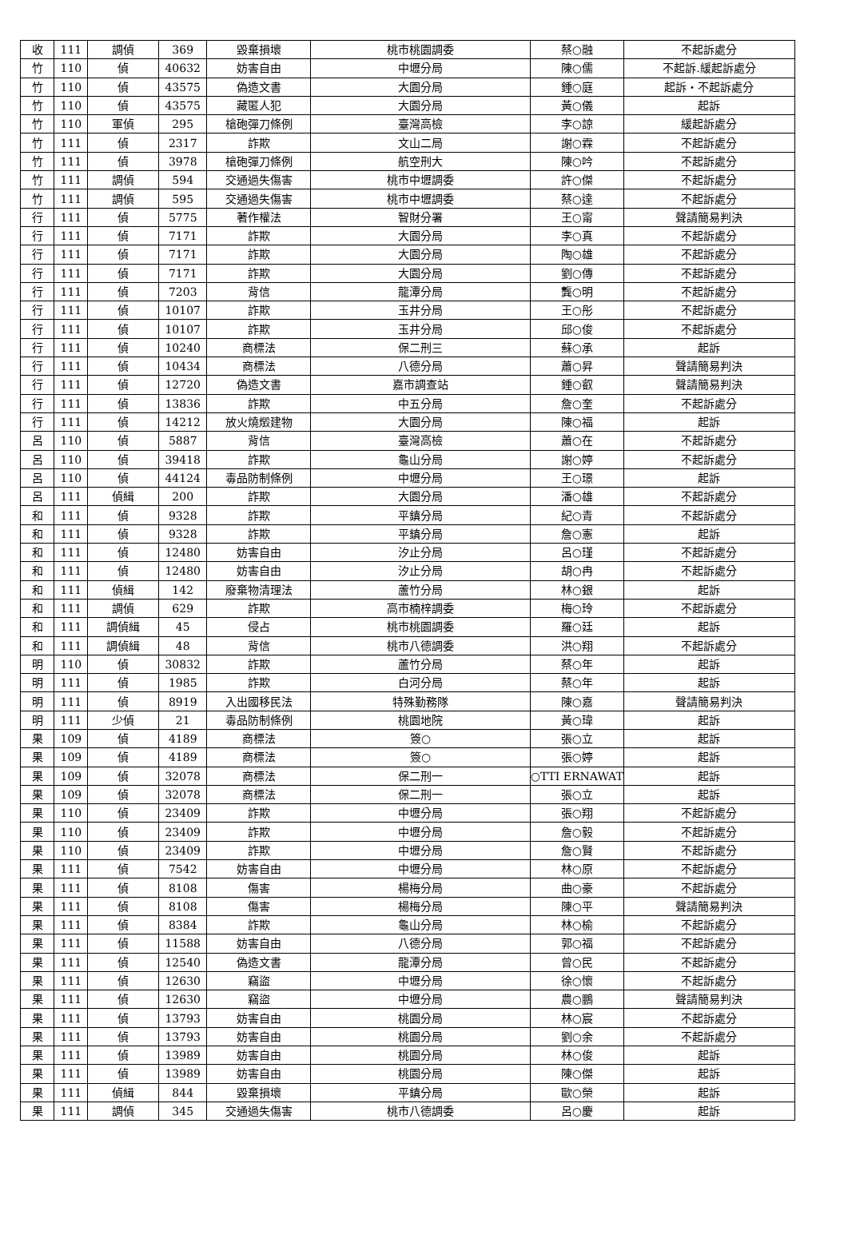| 收 | 111 | 調偵 | 369 | 毀棄損壞 | 桃市桃園調委 | 蔡○融 | 不起訴處分 |
| 竹 | 110 | 偵 | 40632 | 妨害自由 | 中壢分局 | 陳○儒 | 不起訴.緩起訴處分 |
| 竹 | 110 | 偵 | 43575 | 偽造文書 | 大園分局 | 鍾○庭 | 起訴・不起訴處分 |
| 竹 | 110 | 偵 | 43575 | 藏匿人犯 | 大園分局 | 黃○儀 | 起訴 |
| 竹 | 110 | 軍偵 | 295 | 槍砲彈刀條例 | 臺灣高檢 | 李○諒 | 緩起訴處分 |
| 竹 | 111 | 偵 | 2317 | 詐欺 | 文山二局 | 謝○霖 | 不起訴處分 |
| 竹 | 111 | 偵 | 3978 | 槍砲彈刀條例 | 航空刑大 | 陳○吟 | 不起訴處分 |
| 竹 | 111 | 調偵 | 594 | 交通過失傷害 | 桃市中壢調委 | 許○傑 | 不起訴處分 |
| 竹 | 111 | 調偵 | 595 | 交通過失傷害 | 桃市中壢調委 | 蔡○達 | 不起訴處分 |
| 行 | 111 | 偵 | 5775 | 著作權法 | 智財分署 | 王○甯 | 聲請簡易判決 |
| 行 | 111 | 偵 | 7171 | 詐欺 | 大園分局 | 李○真 | 不起訴處分 |
| 行 | 111 | 偵 | 7171 | 詐欺 | 大園分局 | 陶○雄 | 不起訴處分 |
| 行 | 111 | 偵 | 7171 | 詐欺 | 大園分局 | 劉○傳 | 不起訴處分 |
| 行 | 111 | 偵 | 7203 | 背信 | 龍潭分局 | 龔○明 | 不起訴處分 |
| 行 | 111 | 偵 | 10107 | 詐欺 | 玉井分局 | 王○彤 | 不起訴處分 |
| 行 | 111 | 偵 | 10107 | 詐欺 | 玉井分局 | 邱○俊 | 不起訴處分 |
| 行 | 111 | 偵 | 10240 | 商標法 | 保二刑三 | 蘇○承 | 起訴 |
| 行 | 111 | 偵 | 10434 | 商標法 | 八德分局 | 蕭○昇 | 聲請簡易判決 |
| 行 | 111 | 偵 | 12720 | 偽造文書 | 嘉市調查站 | 鍾○叡 | 聲請簡易判決 |
| 行 | 111 | 偵 | 13836 | 詐欺 | 中五分局 | 詹○奎 | 不起訴處分 |
| 行 | 111 | 偵 | 14212 | 放火燒燬建物 | 大園分局 | 陳○福 | 起訴 |
| 呂 | 110 | 偵 | 5887 | 背信 | 臺灣高檢 | 蕭○在 | 不起訴處分 |
| 呂 | 110 | 偵 | 39418 | 詐欺 | 龜山分局 | 謝○婷 | 不起訴處分 |
| 呂 | 110 | 偵 | 44124 | 毒品防制條例 | 中壢分局 | 王○璟 | 起訴 |
| 呂 | 111 | 偵緝 | 200 | 詐欺 | 大園分局 | 潘○雄 | 不起訴處分 |
| 和 | 111 | 偵 | 9328 | 詐欺 | 平鎮分局 | 紀○青 | 不起訴處分 |
| 和 | 111 | 偵 | 9328 | 詐欺 | 平鎮分局 | 詹○憲 | 起訴 |
| 和 | 111 | 偵 | 12480 | 妨害自由 | 汐止分局 | 呂○瑾 | 不起訴處分 |
| 和 | 111 | 偵 | 12480 | 妨害自由 | 汐止分局 | 胡○冉 | 不起訴處分 |
| 和 | 111 | 偵緝 | 142 | 廢棄物清理法 | 蘆竹分局 | 林○銀 | 起訴 |
| 和 | 111 | 調偵 | 629 | 詐欺 | 高市楠梓調委 | 梅○玲 | 不起訴處分 |
| 和 | 111 | 調偵緝 | 45 | 侵占 | 桃市桃園調委 | 羅○廷 | 起訴 |
| 和 | 111 | 調偵緝 | 48 | 背信 | 桃市八德調委 | 洪○翔 | 不起訴處分 |
| 明 | 110 | 偵 | 30832 | 詐欺 | 蘆竹分局 | 蔡○年 | 起訴 |
| 明 | 111 | 偵 | 1985 | 詐欺 | 白河分局 | 蔡○年 | 起訴 |
| 明 | 111 | 偵 | 8919 | 入出國移民法 | 特殊勤務隊 | 陳○嘉 | 聲請簡易判決 |
| 明 | 111 | 少偵 | 21 | 毒品防制條例 | 桃園地院 | 黃○瑋 | 起訴 |
| 果 | 109 | 偵 | 4189 | 商標法 | 簽○ | 張○立 | 起訴 |
| 果 | 109 | 偵 | 4189 | 商標法 | 簽○ | 張○婷 | 起訴 |
| 果 | 109 | 偵 | 32078 | 商標法 | 保二刑一 | ○TTI ERNAWAT | 起訴 |
| 果 | 109 | 偵 | 32078 | 商標法 | 保二刑一 | 張○立 | 起訴 |
| 果 | 110 | 偵 | 23409 | 詐欺 | 中壢分局 | 張○翔 | 不起訴處分 |
| 果 | 110 | 偵 | 23409 | 詐欺 | 中壢分局 | 詹○毅 | 不起訴處分 |
| 果 | 110 | 偵 | 23409 | 詐欺 | 中壢分局 | 詹○賢 | 不起訴處分 |
| 果 | 111 | 偵 | 7542 | 妨害自由 | 中壢分局 | 林○原 | 不起訴處分 |
| 果 | 111 | 偵 | 8108 | 傷害 | 楊梅分局 | 曲○豪 | 不起訴處分 |
| 果 | 111 | 偵 | 8108 | 傷害 | 楊梅分局 | 陳○平 | 聲請簡易判決 |
| 果 | 111 | 偵 | 8384 | 詐欺 | 龜山分局 | 林○榆 | 不起訴處分 |
| 果 | 111 | 偵 | 11588 | 妨害自由 | 八德分局 | 郭○福 | 不起訴處分 |
| 果 | 111 | 偵 | 12540 | 偽造文書 | 龍潭分局 | 曾○民 | 不起訴處分 |
| 果 | 111 | 偵 | 12630 | 竊盜 | 中壢分局 | 徐○懷 | 不起訴處分 |
| 果 | 111 | 偵 | 12630 | 竊盜 | 中壢分局 | 農○鵬 | 聲請簡易判決 |
| 果 | 111 | 偵 | 13793 | 妨害自由 | 桃園分局 | 林○宸 | 不起訴處分 |
| 果 | 111 | 偵 | 13793 | 妨害自由 | 桃園分局 | 劉○余 | 不起訴處分 |
| 果 | 111 | 偵 | 13989 | 妨害自由 | 桃園分局 | 林○俊 | 起訴 |
| 果 | 111 | 偵 | 13989 | 妨害自由 | 桃園分局 | 陳○傑 | 起訴 |
| 果 | 111 | 偵緝 | 844 | 毀棄損壞 | 平鎮分局 | 歐○榮 | 起訴 |
| 果 | 111 | 調偵 | 345 | 交通過失傷害 | 桃市八德調委 | 呂○慶 | 起訴 |